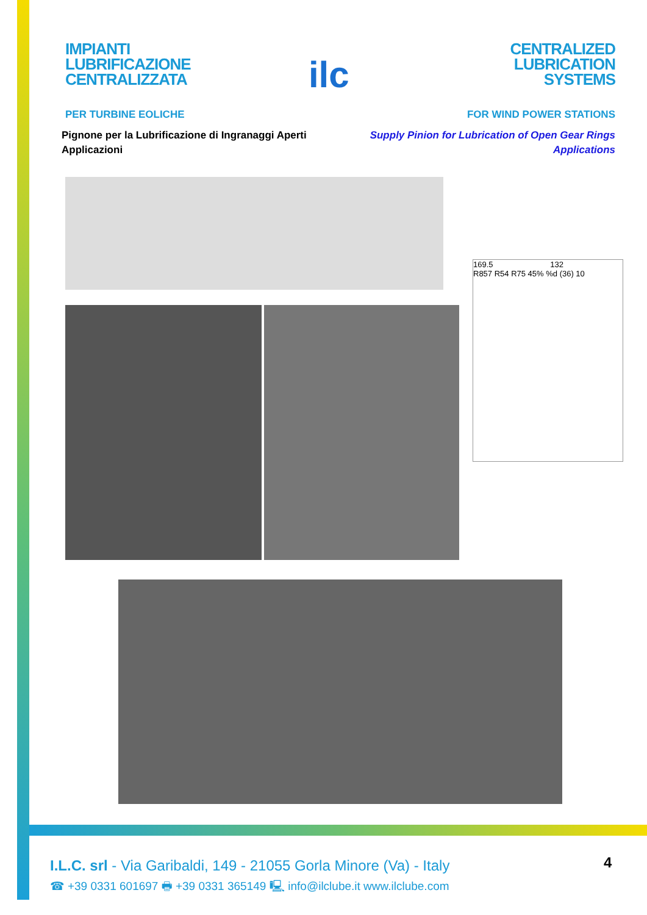IMPIANTI
LUBRIFICAZIONE
CENTRALIZZATA
PER TURBINE EOLICHE
ilc
CENTRALIZED
LUBRICATION
SYSTEMS
FOR WIND POWER STATIONS
Pignone per la Lubrificazione di Ingranaggi Aperti
Applicazioni
Supply Pinion for Lubrication of Open Gear Rings
Applications
169.5 132
R857 R54 R75 45% %d (36) 10
I.L.C. srl - Via Garibaldi, 149 - 21055 Gorla Minore (Va) - Italy
☎ +39 0331 601697 🖶 +39 0331 365149 🖳 info@ilclube.it www.ilclube.com
4